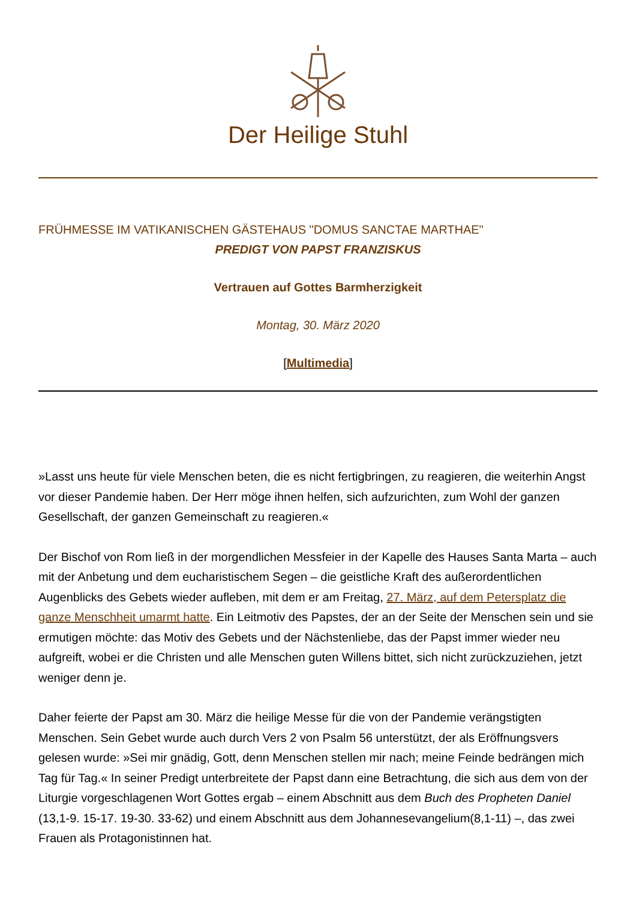Der Heilige Stuhl
FRÜHMESSE IM VATIKANISCHEN GÄSTEHAUS "DOMUS SANCTAE MARTHAE"
PREDIGT VON PAPST FRANZISKUS
Vertrauen auf Gottes Barmherzigkeit
Montag, 30. März 2020
[Multimedia]
»Lasst uns heute für viele Menschen beten, die es nicht fertigbringen, zu reagieren, die weiterhin Angst vor dieser Pandemie haben. Der Herr möge ihnen helfen, sich aufzurichten, zum Wohl der ganzen Gesellschaft, der ganzen Gemeinschaft zu reagieren.«
Der Bischof von Rom ließ in der morgendlichen Messfeier in der Kapelle des Hauses Santa Marta – auch mit der Anbetung und dem eucharistischem Segen – die geistliche Kraft des außerordentlichen Augenblicks des Gebets wieder aufleben, mit dem er am Freitag, 27. März, auf dem Petersplatz die ganze Menschheit umarmt hatte. Ein Leitmotiv des Papstes, der an der Seite der Menschen sein und sie ermutigen möchte: das Motiv des Gebets und der Nächstenliebe, das der Papst immer wieder neu aufgreift, wobei er die Christen und alle Menschen guten Willens bittet, sich nicht zurückzuziehen, jetzt weniger denn je.
Daher feierte der Papst am 30. März die heilige Messe für die von der Pandemie verängstigten Menschen. Sein Gebet wurde auch durch Vers 2 von Psalm 56 unterstützt, der als Eröffnungsvers gelesen wurde: »Sei mir gnädig, Gott, denn Menschen stellen mir nach; meine Feinde bedrängen mich Tag für Tag.« In seiner Predigt unterbreitete der Papst dann eine Betrachtung, die sich aus dem von der Liturgie vorgeschlagenen Wort Gottes ergab – einem Abschnitt aus dem Buch des Propheten Daniel (13,1-9. 15-17. 19-30. 33-62) und einem Abschnitt aus dem Johannesevangelium(8,1-11) –, das zwei Frauen als Protagonistinnen hat.